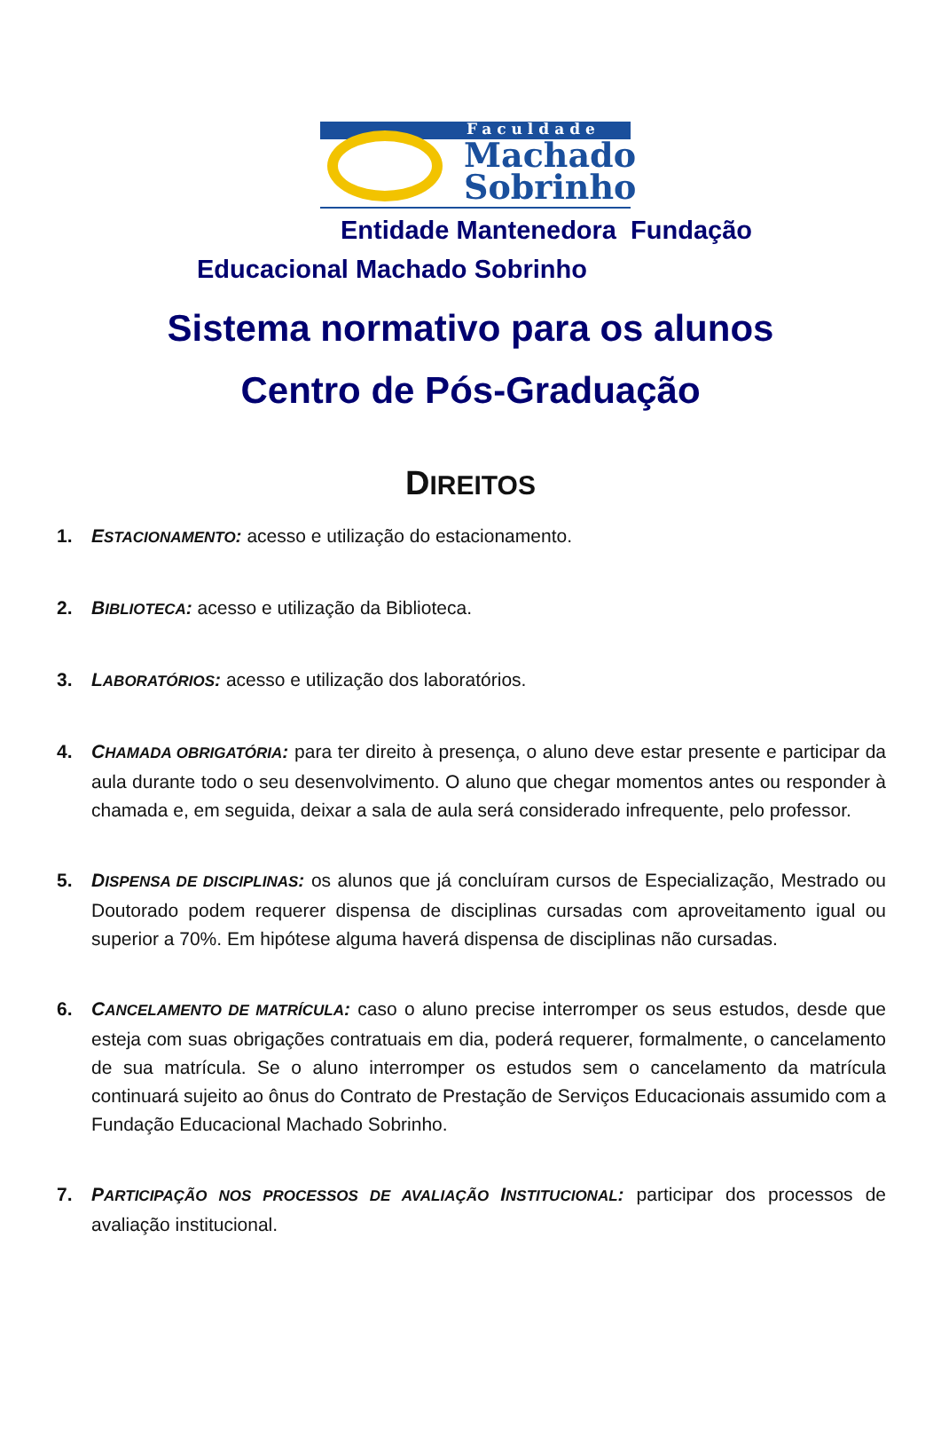Faculdade
Machado
Sobrinho
Entidade Mantenedora Fundação
Educacional Machado Sobrinho
Sistema normativo para os alunos
Centro de Pós-Graduação
DIREITOS
1. ESTACIONAMENTO: acesso e utilização do estacionamento.
2. BIBLIOTECA: acesso e utilização da Biblioteca.
3. LABORATÓRIOS: acesso e utilização dos laboratórios.
4. CHAMADA OBRIGATÓRIA: para ter direito à presença, o aluno deve estar presente e participar da aula durante todo o seu desenvolvimento. O aluno que chegar momentos antes ou responder à chamada e, em seguida, deixar a sala de aula será considerado infrequente, pelo professor.
5. DISPENSA DE DISCIPLINAS: os alunos que já concluíram cursos de Especialização, Mestrado ou Doutorado podem requerer dispensa de disciplinas cursadas com aproveitamento igual ou superior a 70%. Em hipótese alguma haverá dispensa de disciplinas não cursadas.
6. CANCELAMENTO DE MATRÍCULA: caso o aluno precise interromper os seus estudos, desde que esteja com suas obrigações contratuais em dia, poderá requerer, formalmente, o cancelamento de sua matrícula. Se o aluno interromper os estudos sem o cancelamento da matrícula continuará sujeito ao ônus do Contrato de Prestação de Serviços Educacionais assumido com a Fundação Educacional Machado Sobrinho.
7. PARTICIPAÇÃO NOS PROCESSOS DE AVALIAÇÃO INSTITUCIONAL: participar dos processos de avaliação institucional.